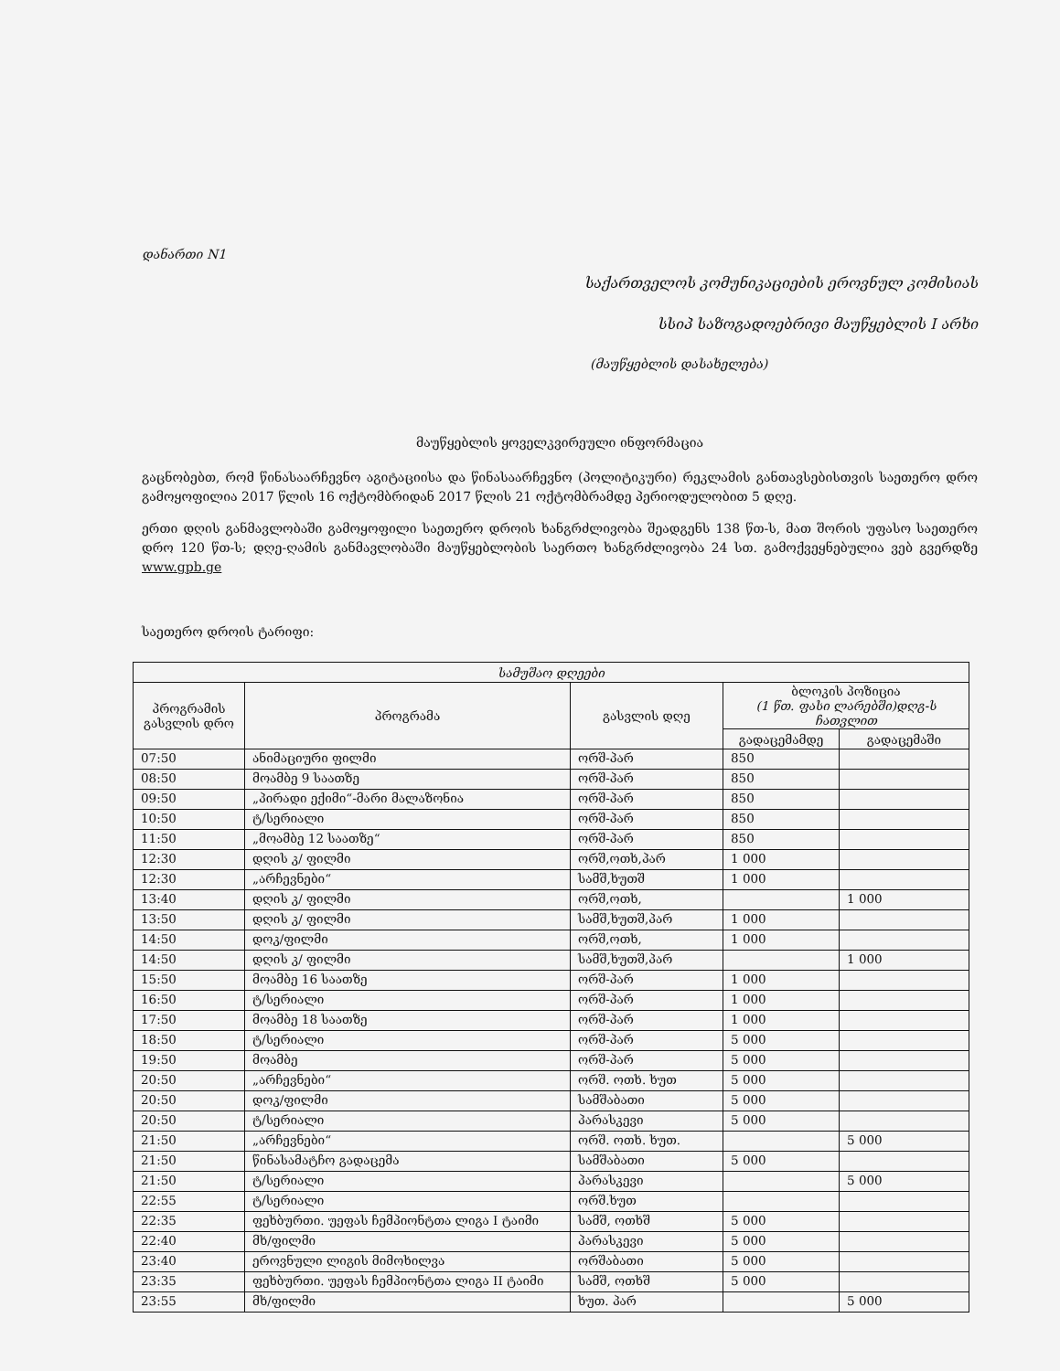დანართი N1
საქართველოს კომუნიკაციების ეროვნულ კომისიას
სსიპ საზოგადოებრივი მაუწყებლის I არხი
(მაუწყებლის დასახელება)
მაუწყებლის ყოველკვირეული ინფორმაცია
გაცნობებთ, რომ წინასაარჩევნო აგიტაციისა და წინასაარჩევნო (პოლიტიკური) რეკლამის განთავსებისთვის საეთერო დრო გამოყოფილია 2017 წლის 16 ოქტომბრიდან 2017 წლის 21 ოქტომბრამდე პერიოდულობით 5 დღე.
ერთი დღის განმავლობაში გამოყოფილი საეთერო დროის ხანგრძლივობა შეადგენს 138 წთ-ს, მათ შორის უფასო საეთერო დრო 120 წთ-ს; დღე-ღამის განმავლობაში მაუწყებლობის საერთო ხანგრძლივობა 24 სთ. გამოქვეყნებულია ვებ გვერდზე www.gpb.ge
საეთერო დროის ტარიფი:
| სამუშაო დღეები | | | | |
| --- | --- | --- | --- | --- |
| პროგრამის გასვლის დრო | პროგრამა | გასვლის დღე | ბლოკის პოზიცია (1 წთ. ფასი ლარებში)დღგ-ს ჩათვლით | |
| | | | გადაცემამდე | გადაცემაში |
| 07:50 | ანიმაციური ფილმი | ორშ-პარ | 850 | |
| 08:50 | მოამბე 9 საათზე | ორშ-პარ | 850 | |
| 09:50 | „პირადი ექიმი“-მარი მალაზონია | ორშ-პარ | 850 | |
| 10:50 | ტ/სერიალი | ორშ-პარ | 850 | |
| 11:50 | „მოამბე 12 საათზე“ | ორშ-პარ | 850 | |
| 12:30 | დღის კ/ ფილმი | ორშ,ოთხ,პარ | 1 000 | |
| 12:30 | „არჩევნები“ | სამშ,ხუთშ | 1 000 | |
| 13:40 | დღის კ/ ფილმი | ორშ,ოთხ, | | 1 000 |
| 13:50 | დღის კ/ ფილმი | სამშ,ხუთშ,პარ | 1 000 | |
| 14:50 | დოკ/ფილმი | ორშ,ოთხ, | 1 000 | |
| 14:50 | დღის კ/ ფილმი | სამშ,ხუთშ,პარ | | 1 000 |
| 15:50 | მოამბე 16 საათზე | ორშ-პარ | 1 000 | |
| 16:50 | ტ/სერიალი | ორშ-პარ | 1 000 | |
| 17:50 | მოამბე 18 საათზე | ორშ-პარ | 1 000 | |
| 18:50 | ტ/სერიალი | ორშ-პარ | 5 000 | |
| 19:50 | მოამბე | ორშ-პარ | 5 000 | |
| 20:50 | „არჩევნები“ | ორშ. ოთხ. ხუთ | 5 000 | |
| 20:50 | დოკ/ფილმი | სამშაბათი | 5 000 | |
| 20:50 | ტ/სერიალი | პარასკევი | 5 000 | |
| 21:50 | „არჩევნები“ | ორშ. ოთხ. ხუთ. | | 5 000 |
| 21:50 | წინასამატჩო გადაცემა | სამშაბათი | 5 000 | |
| 21:50 | ტ/სერიალი | პარასკევი | | 5 000 |
| 22:55 | ტ/სერიალი | ორშ.ხუთ | | |
| 22:35 | ფეხბურთი. უეფას ჩემპიონტთა ლიგა I ტაიმი | სამშ, ოთხშ | 5 000 | |
| 22:40 | მხ/ფილმი | პარასკევი | 5 000 | |
| 23:40 | ეროვნული ლიგის მიმოხილვა | ორშაბათი | 5 000 | |
| 23:35 | ფეხბურთი. უეფას ჩემპიონტთა ლიგა II ტაიმი | სამშ, ოთხშ | 5 000 | |
| 23:55 | მხ/ფილმი | ხუთ. პარ | | 5 000 |